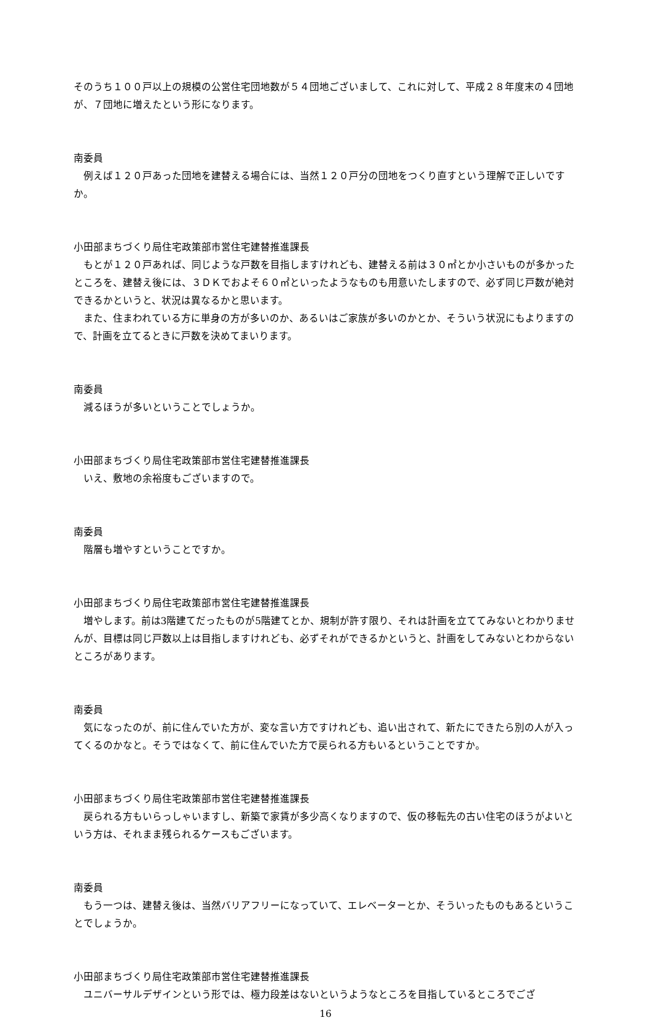そのうち１００戸以上の規模の公営住宅団地数が５４団地ございまして、これに対して、平成２８年度末の４団地が、７団地に増えたという形になります。
南委員
例えば１２０戸あった団地を建替える場合には、当然１２０戸分の団地をつくり直すという理解で正しいですか。
小田部まちづくり局住宅政策部市営住宅建替推進課長
もとが１２０戸あれば、同じような戸数を目指しますけれども、建替える前は３０㎡とか小さいものが多かったところを、建替え後には、３ＤＫでおよそ６０㎡といったようなものも用意いたしますので、必ず同じ戸数が絶対できるかというと、状況は異なるかと思います。
また、住まわれている方に単身の方が多いのか、あるいはご家族が多いのかとか、そういう状況にもよりますので、計画を立てるときに戸数を決めてまいります。
南委員
減るほうが多いということでしょうか。
小田部まちづくり局住宅政策部市営住宅建替推進課長
いえ、敷地の余裕度もございますので。
南委員
階層も増やすということですか。
小田部まちづくり局住宅政策部市営住宅建替推進課長
増やします。前は3階建てだったものが5階建てとか、規制が許す限り、それは計画を立ててみないとわかりませんが、目標は同じ戸数以上は目指しますけれども、必ずそれができるかというと、計画をしてみないとわからないところがあります。
南委員
気になったのが、前に住んでいた方が、変な言い方ですけれども、追い出されて、新たにできたら別の人が入ってくるのかなと。そうではなくて、前に住んでいた方で戻られる方もいるということですか。
小田部まちづくり局住宅政策部市営住宅建替推進課長
戻られる方もいらっしゃいますし、新築で家賃が多少高くなりますので、仮の移転先の古い住宅のほうがよいという方は、それまま残られるケースもございます。
南委員
もう一つは、建替え後は、当然バリアフリーになっていて、エレベーターとか、そういったものもあるということでしょうか。
小田部まちづくり局住宅政策部市営住宅建替推進課長
ユニバーサルデザインという形では、極力段差はないというようなところを目指しているところでござ
16